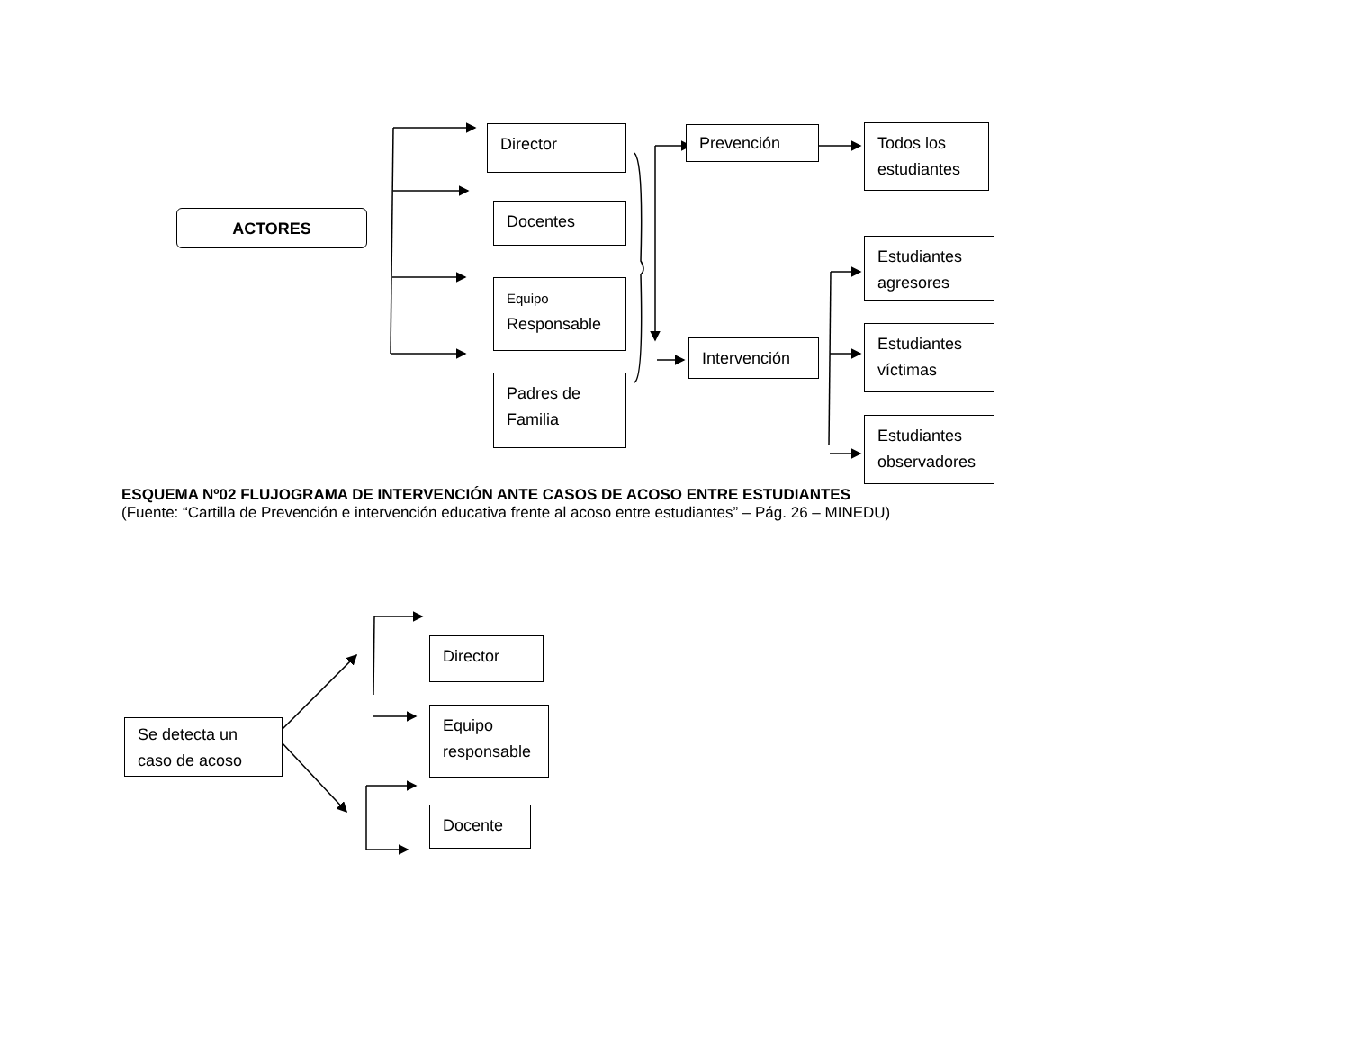ACTORES
Director
Docentes
Equipo
Responsable
Padres de
Familia
Prevención
Intervención
Todos los
estudiantes
Estudiantes
agresores
Estudiantes
víctimas
Estudiantes
observadores
ESQUEMA Nº02 FLUJOGRAMA DE INTERVENCIÓN ANTE CASOS DE ACOSO ENTRE ESTUDIANTES
(Fuente: “Cartilla de Prevención e intervención educativa frente al acoso entre estudiantes” – Pág. 26 – MINEDU)
Se detecta un
caso de acoso
Director
Equipo
responsable
Docente